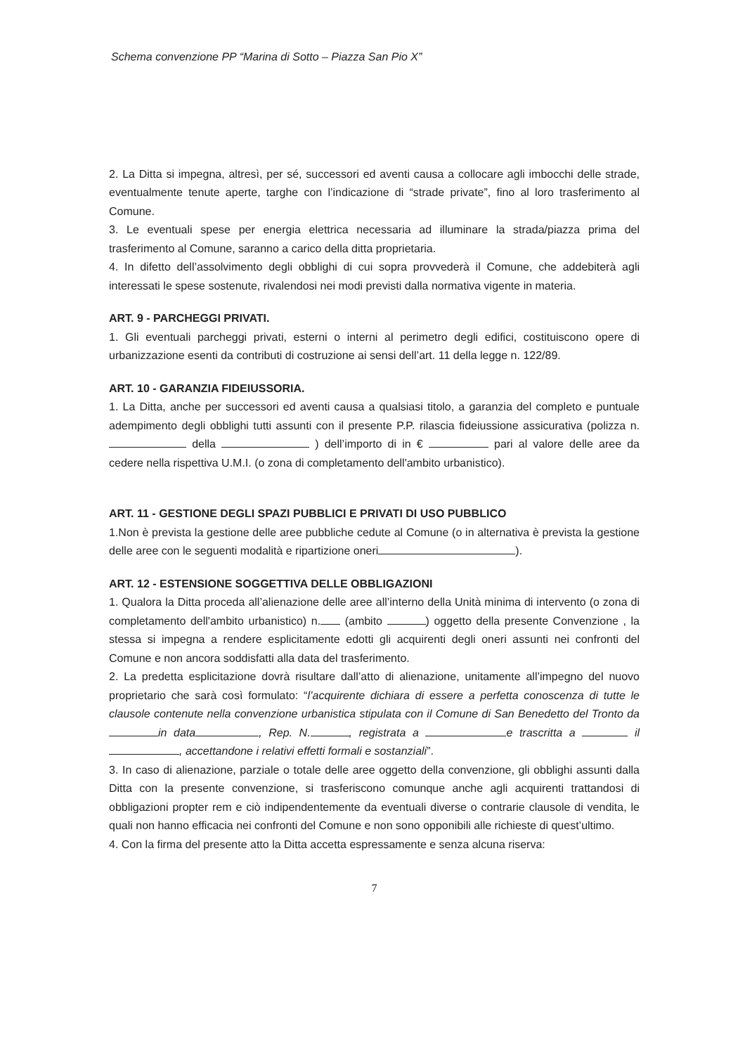Schema convenzione PP “Marina di Sotto – Piazza San Pio X”
2. La Ditta si impegna, altresì, per sé, successori ed aventi causa a collocare agli imbocchi delle strade, eventualmente tenute aperte, targhe con l’indicazione di “strade private”, fino al loro trasferimento al Comune.
3. Le eventuali spese per energia elettrica necessaria ad illuminare la strada/piazza prima del trasferimento al Comune, saranno a carico della ditta proprietaria.
4. In difetto dell’assolvimento degli obblighi di cui sopra provvederà il Comune, che addebiterà agli interessati le spese sostenute, rivalendosi nei modi previsti dalla normativa vigente in materia.
ART. 9 - PARCHEGGI PRIVATI.
1. Gli eventuali parcheggi privati, esterni o interni al perimetro degli edifici, costituiscono opere di urbanizzazione esenti da contributi di costruzione ai sensi dell’art. 11 della legge n. 122/89.
ART. 10 - GARANZIA FIDEIUSSORIA.
1. La Ditta, anche per successori ed aventi causa a qualsiasi titolo, a garanzia del completo e puntuale adempimento degli obblighi tutti assunti con il presente P.P. rilascia fideiussione assicurativa (polizza n. della ) dell’importo di in € pari al valore delle aree da cedere nella rispettiva U.M.I. (o zona di completamento dell'ambito urbanistico).
ART. 11 - GESTIONE DEGLI SPAZI PUBBLICI E PRIVATI DI USO PUBBLICO
1.Non è prevista la gestione delle aree pubbliche cedute al Comune (o in alternativa è prevista la gestione delle aree con le seguenti modalità e ripartizione oneri ).
ART. 12 - ESTENSIONE SOGGETTIVA DELLE OBBLIGAZIONI
1. Qualora la Ditta proceda all’alienazione delle aree all’interno della Unità minima di intervento (o zona di completamento dell'ambito urbanistico) n. (ambito ) oggetto della presente Convenzione , la stessa si impegna a rendere esplicitamente edotti gli acquirenti degli oneri assunti nei confronti del Comune e non ancora soddisfatti alla data del trasferimento.
2. La predetta esplicitazione dovrà risultare dall’atto di alienazione, unitamente all’impegno del nuovo proprietario che sarà così formulato: “l’acquirente dichiara di essere a perfetta conoscenza di tutte le clausole contenute nella convenzione urbanistica stipulata con il Comune di San Benedetto del Tronto da in data , Rep. N. , registrata a e trascritta a il , accettandone i relativi effetti formali e sostanziali”.
3. In caso di alienazione, parziale o totale delle aree oggetto della convenzione, gli obblighi assunti dalla Ditta con la presente convenzione, si trasferiscono comunque anche agli acquirenti trattandosi di obbligazioni propter rem e ciò indipendentemente da eventuali diverse o contrarie clausole di vendita, le quali non hanno efficacia nei confronti del Comune e non sono opponibili alle richieste di quest’ultimo.
4. Con la firma del presente atto la Ditta accetta espressamente e senza alcuna riserva:
7